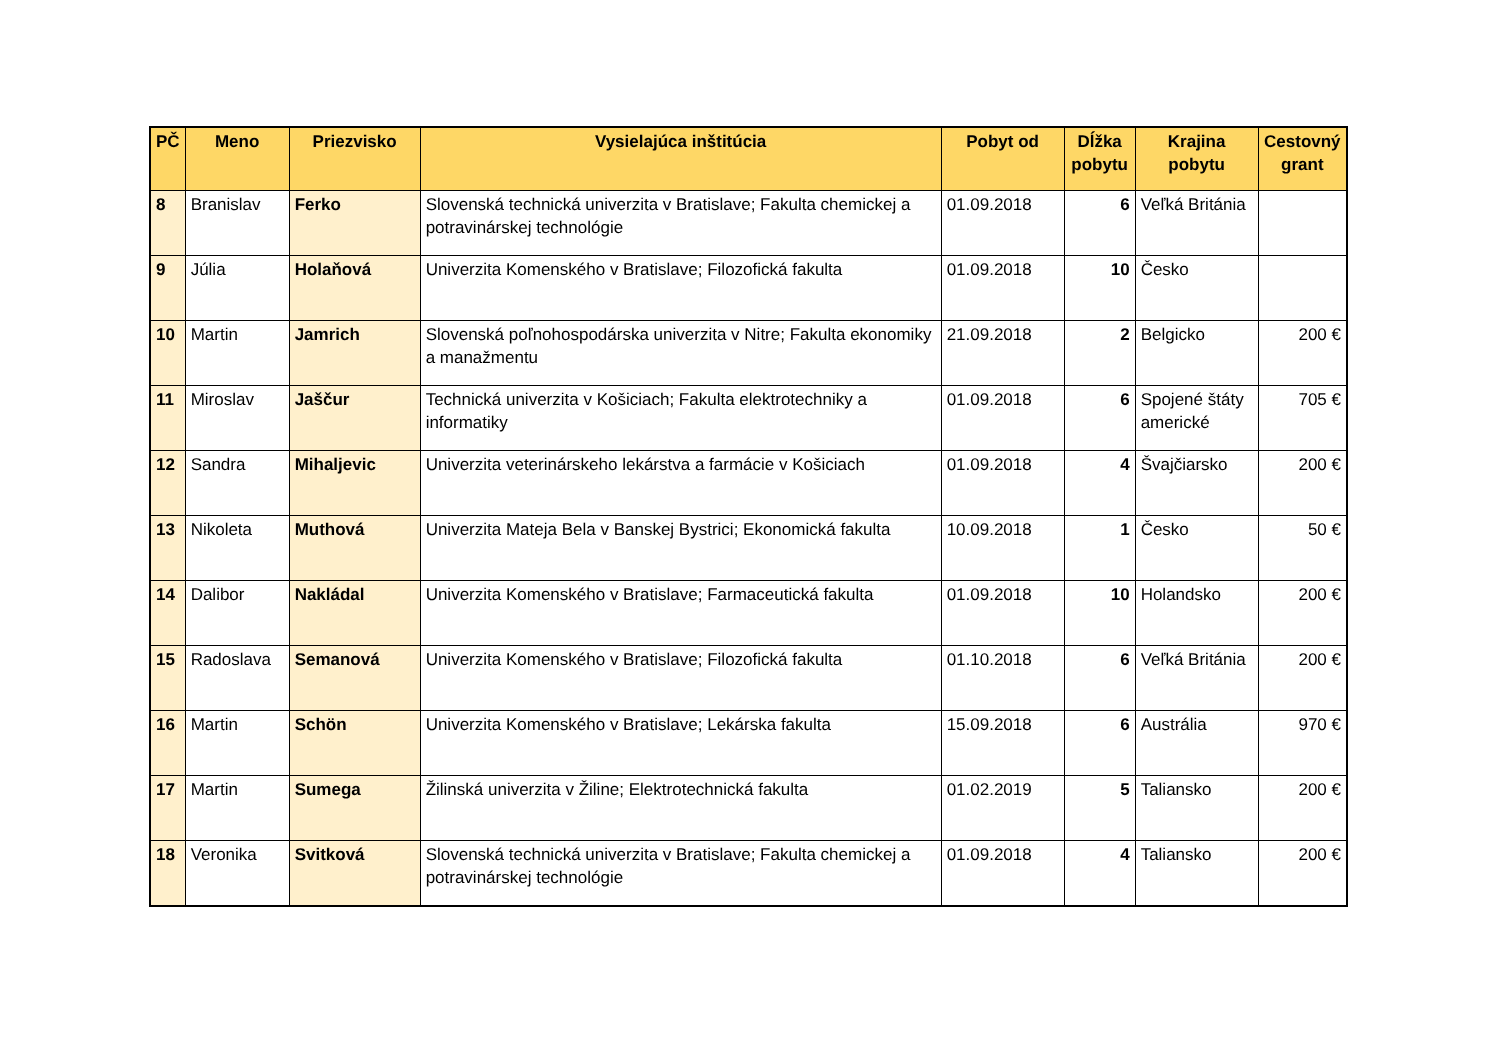| PČ | Meno | Priezvisko | Vysielajúca inštitúcia | Pobyt od | Dĺžka pobytu | Krajina pobytu | Cestovný grant |
| --- | --- | --- | --- | --- | --- | --- | --- |
| 8 | Branislav | Ferko | Slovenská technická univerzita v Bratislave; Fakulta chemickej a potravinárskej technológie | 01.09.2018 | 6 | Veľká Británia | |
| 9 | Júlia | Holaňová | Univerzita Komenského v Bratislave; Filozofická fakulta | 01.09.2018 | 10 | Česko | |
| 10 | Martin | Jamrich | Slovenská poľnohospodárska univerzita v Nitre; Fakulta ekonomiky a manažmentu | 21.09.2018 | 2 | Belgicko | 200 € |
| 11 | Miroslav | Jaščur | Technická univerzita v Košiciach; Fakulta elektrotechniky a informatiky | 01.09.2018 | 6 | Spojené štáty americké | 705 € |
| 12 | Sandra | Mihaljevic | Univerzita veterinárskeho lekárstva a farmácie v Košiciach | 01.09.2018 | 4 | Švajčiarsko | 200 € |
| 13 | Nikoleta | Muthová | Univerzita Mateja Bela v Banskej Bystrici; Ekonomická fakulta | 10.09.2018 | 1 | Česko | 50 € |
| 14 | Dalibor | Nakládal | Univerzita Komenského v Bratislave; Farmaceutická fakulta | 01.09.2018 | 10 | Holandsko | 200 € |
| 15 | Radoslava | Semanová | Univerzita Komenského v Bratislave; Filozofická fakulta | 01.10.2018 | 6 | Veľká Británia | 200 € |
| 16 | Martin | Schön | Univerzita Komenského v Bratislave; Lekárska fakulta | 15.09.2018 | 6 | Austrália | 970 € |
| 17 | Martin | Sumega | Žilinská univerzita v Žiline; Elektrotechnická fakulta | 01.02.2019 | 5 | Taliansko | 200 € |
| 18 | Veronika | Svitková | Slovenská technická univerzita v Bratislave; Fakulta chemickej a potravinárskej technológie | 01.09.2018 | 4 | Taliansko | 200 € |